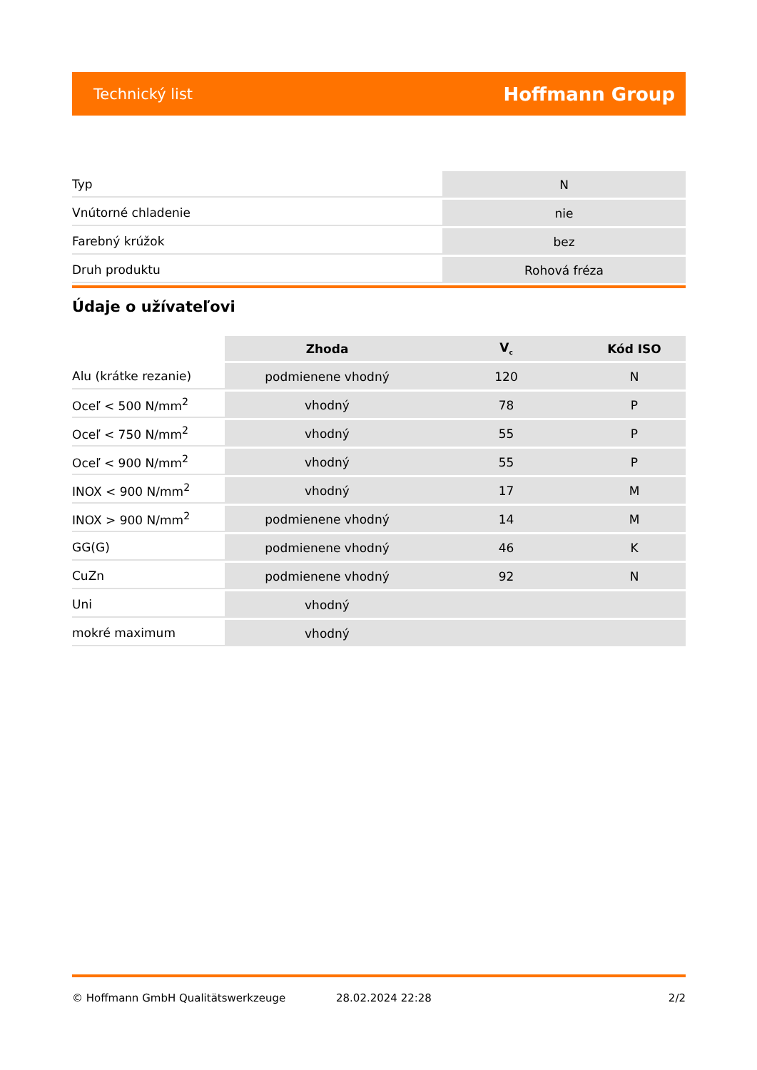Technický list Hoffmann Group
| Typ | N |
| Vnútorné chladenie | nie |
| Farebný krúžok | bez |
| Druh produktu | Rohová fréza |
Údaje o užívateľovi
| | Zhoda | V<sub>c</sub> | Kód ISO |
| --- | --- | --- | --- |
| Alu (krátke rezanie) | podmienene vhodný | 120 | N |
| Oceľ < 500 N/mm<sup>2</sup> | vhodný | 78 | P |
| Oceľ < 750 N/mm<sup>2</sup> | vhodný | 55 | P |
| Oceľ < 900 N/mm<sup>2</sup> | vhodný | 55 | P |
| INOX < 900 N/mm<sup>2</sup> | vhodný | 17 | M |
| INOX > 900 N/mm<sup>2</sup> | podmienene vhodný | 14 | M |
| GG(G) | podmienene vhodný | 46 | K |
| CuZn | podmienene vhodný | 92 | N |
| Uni | vhodný | | |
| mokré maximum | vhodný | | |
© Hoffmann GmbH Qualitätswerkzeuge 28.02.2024 22:28 2/2